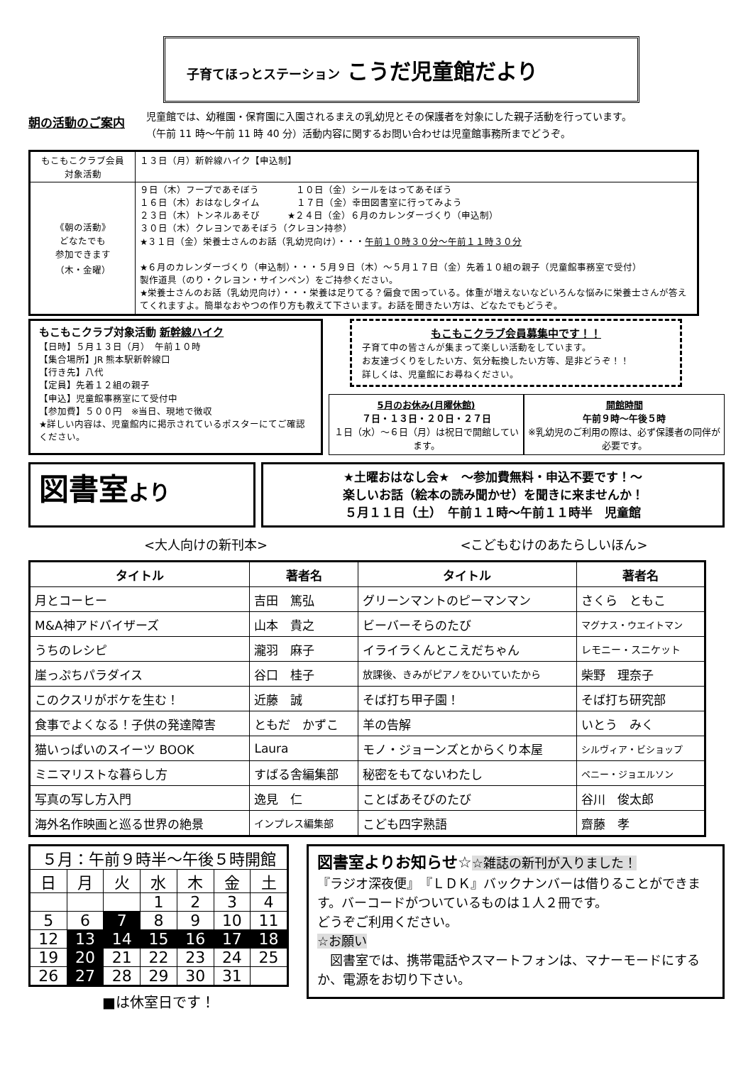子育てほっとステーション こうだ児童館だより
朝の活動のご案内
児童館では、幼稚園・保育園に入園されるまえの乳幼児とその保護者を対象にした親子活動を行っています。
（午前 11 時～午前 11 時 40 分）活動内容に関するお問い合わせは児童館事務所までどうぞ。
| もこもこクラブ会員 対象活動 | １３日（月）新幹線ハイク【申込制】 |
| 《朝の活動》 どなたでも 参加できます （木・金曜） | ９日（木）フープであそぼう １０日（金）シールをはってあそぼう １６日（木）おはなしタイム １７日（金）幸田図書室に行ってみよう ２３日（木）トンネルあそび ★２４日（金）６月のカレンダーづくり（申込制） ３０日（木）クレヨンであそぼう（クレヨン持参） ★３１日（金）栄養士さんのお話（乳幼児向け）・・・ 午前１０時３０分～午前１１時３０分 ★６月のカレンダーづくり（申込制）・・・５月９日（木）～５月１７日（金）先着１０組の親子（児童館事務室で受付） 製作道具（のり・クレヨン・サインペン）をご持参ください。 ★栄養士さんのお話（乳幼児向け）・・・栄養は足りてる？偏食で困っている。体重が増えないなどいろんな悩みに栄養士さんが答えてくれますよ。簡単なおやつの作り方も教えて下さいます。お話を聞きたい方は、どなたでもどうぞ。 |
もこもこクラブ対象活動 新幹線ハイク
【日時】５月１３日（月）　午前１０時
【集合場所】JR 熊本駅新幹線口
【行き先】八代
【定員】先着１２組の親子
【申込】児童館事務室にて受付中
【参加費】５００円　※当日、現地で徴収
★詳しい内容は、児童館内に掲示されているポスターにてご確認ください。
もこもこクラブ会員募集中です！！
子育て中の皆さんが集まって楽しい活動をしています。
お友達づくりをしたい方、気分転換したい方等、是非どうぞ！！
詳しくは、児童館にお尋ねください。
5月のお休み(月曜休館)
７日・１３日・２０日・２７日
１日（水）～６日（月）は祝日で開館しています。
開館時間
午前９時～午後５時
※乳幼児のご利用の際は、必ず保護者の同伴が必要です。
図書室より
★土曜おはなし会★　～参加費無料・申込不要です！～
楽しいお話（絵本の読み聞かせ）を聞きに来ませんか！
５月１１日（土）　午前１１時～午前１１時半　児童館
<大人向けの新刊本> <こどもむけのあたらしいほん>
| タイトル | 著者名 | タイトル | 著者名 |
| --- | --- | --- | --- |
| 月とコーヒー | 吉田 篤弘 | グリーンマントのピーマンマン | さくら ともこ |
| M&A神アドバイザーズ | 山本 貴之 | ビーバーそらのたび | マグナス・ウエイトマン |
| うちのレシピ | 瀧羽 麻子 | イライラくんとこえだちゃん | レモニー・スニケット |
| 崖っぷちパラダイス | 谷口 桂子 | 放課後、きみがピアノをひいていたから | 柴野 理奈子 |
| このクスリがボケを生む！ | 近藤 誠 | そば打ち甲子園！ | そば打ち研究部 |
| 食事でよくなる！子供の発達障害 | ともだ かずこ | 羊の告解 | いとう みく |
| 猫いっぱいのスイーツ BOOK | Laura | モノ・ジョーンズとからくり本屋 | シルヴィア・ビショップ |
| ミニマリストな暮らし方 | すばる舎編集部 | 秘密をもてないわたし | ペニー・ジョエルソン |
| 写真の写し方入門 | 逸見 仁 | ことばあそびのたび | 谷川 俊太郎 |
| 海外名作映画と巡る世界の絶景 | インプレス編集部 | こども四字熟語 | 齋藤 孝 |
| ５月：午前９時半～午後５時開館 | | | | | | |
| 日 | 月 | 火 | 水 | 木 | 金 | 土 |
| | | | 1 | 2 | 3 | 4 |
| 5 | 6 | 7 | 8 | 9 | 10 | 11 |
| 12 | 13 | 14 | 15 | 16 | 17 | 18 |
| 19 | 20 | 21 | 22 | 23 | 24 | 25 |
| 26 | 27 | 28 | 29 | 30 | 31 | |
■は休室日です！
図書室よりお知らせ☆☆雑誌の新刊が入りました！
『ラジオ深夜便』　『ＬＤＫ』バックナンバーは借りることができます。バーコードがついているものは１人２冊です。
どうぞご利用ください。
☆お願い
　図書室では、携帯電話やスマートフォンは、マナーモードにするか、電源をお切り下さい。